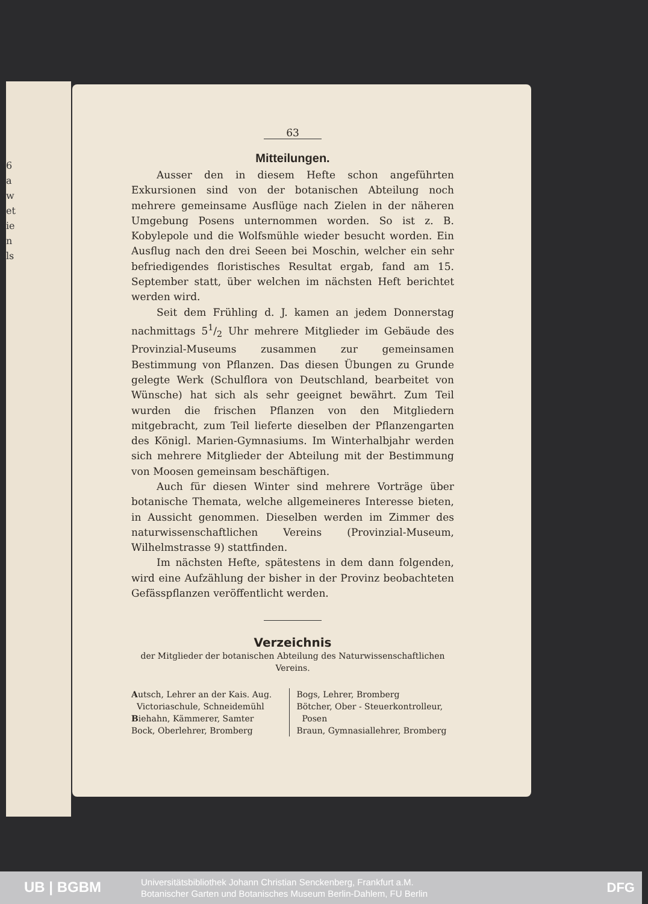6
a
w
et
ie
n
ls
63
Mitteilungen.
Ausser den in diesem Hefte schon angeführten Exkursionen sind von der botanischen Abteilung noch mehrere gemeinsame Ausflüge nach Zielen in der näheren Umgebung Posens unternommen worden. So ist z. B. Kobylepole und die Wolfsmühle wieder besucht worden. Ein Ausflug nach den drei Seeen bei Moschin, welcher ein sehr befriedigendes floristisches Resultat ergab, fand am 15. September statt, über welchen im nächsten Heft berichtet werden wird.
Seit dem Frühling d. J. kamen an jedem Donnerstag nachmittags 51/2 Uhr mehrere Mitglieder im Gebäude des Provinzial-Museums zusammen zur gemeinsamen Bestimmung von Pflanzen. Das diesen Übungen zu Grunde gelegte Werk (Schulflora von Deutschland, bearbeitet von Wünsche) hat sich als sehr geeignet bewährt. Zum Teil wurden die frischen Pflanzen von den Mitgliedern mitgebracht, zum Teil lieferte dieselben der Pflanzengarten des Königl. Marien-Gymnasiums. Im Winterhalbjahr werden sich mehrere Mitglieder der Abteilung mit der Bestimmung von Moosen gemeinsam beschäftigen.
Auch für diesen Winter sind mehrere Vorträge über botanische Themata, welche allgemeineres Interesse bieten, in Aussicht genommen. Dieselben werden im Zimmer des naturwissenschaftlichen Vereins (Provinzial-Museum, Wilhelmstrasse 9) stattfinden.
Im nächsten Hefte, spätestens in dem dann folgenden, wird eine Aufzählung der bisher in der Provinz beobachteten Gefässpflanzen veröffentlicht werden.
Verzeichnis
der Mitglieder der botanischen Abteilung des Naturwissenschaftlichen Vereins.
Autsch, Lehrer an der Kais. Aug.
Victoriaschule, Schneidemühl
Biehahn, Kämmerer, Samter
Bock, Oberlehrer, Bromberg
Bogs, Lehrer, Bromberg
Bötcher, Ober - Steuerkontrolleur,
Posen
Braun, Gymnasiallehrer, Bromberg
UB | BGBM
Universitätsbibliothek Johann Christian Senckenberg, Frankfurt a.M.
Botanischer Garten und Botanisches Museum Berlin-Dahlem, FU Berlin
DFG